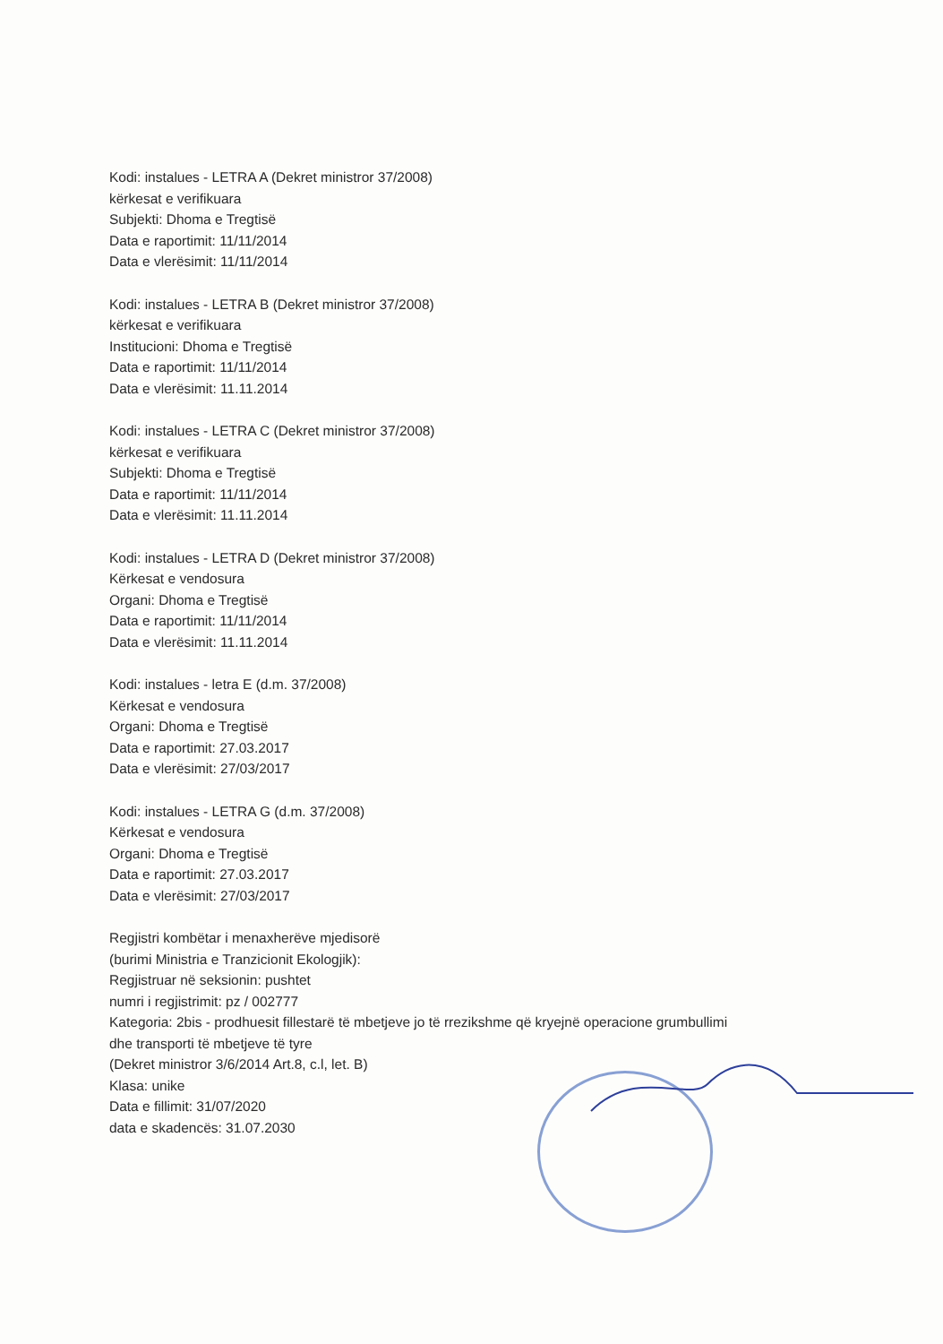Kodi: instalues - LETRA A (Dekret ministror 37/2008)
kërkesat e verifikuara
Subjekti: Dhoma e Tregtisë
Data e raportimit: 11/11/2014
Data e vlerësimit: 11/11/2014
Kodi: instalues - LETRA B (Dekret ministror 37/2008)
kërkesat e verifikuara
Institucioni: Dhoma e Tregtisë
Data e raportimit: 11/11/2014
Data e vlerësimit: 11.11.2014
Kodi: instalues - LETRA C (Dekret ministror 37/2008)
kërkesat e verifikuara
Subjekti: Dhoma e Tregtisë
Data e raportimit: 11/11/2014
Data e vlerësimit: 11.11.2014
Kodi: instalues - LETRA D (Dekret ministror 37/2008)
Kërkesat e vendosura
Organi: Dhoma e Tregtisë
Data e raportimit: 11/11/2014
Data e vlerësimit: 11.11.2014
Kodi: instalues - letra E (d.m. 37/2008)
Kërkesat e vendosura
Organi: Dhoma e Tregtisë
Data e raportimit: 27.03.2017
Data e vlerësimit: 27/03/2017
Kodi: instalues - LETRA G (d.m. 37/2008)
Kërkesat e vendosura
Organi: Dhoma e Tregtisë
Data e raportimit: 27.03.2017
Data e vlerësimit: 27/03/2017
Regjistri kombëtar i menaxherëve mjedisorë
(burimi Ministria e Tranzicionit Ekologjik):
Regjistruar në seksionin: pushtet
numri i regjistrimit: pz / 002777
Kategoria: 2bis - prodhuesit fillestarë të mbetjeve jo të rrezikshme që kryejnë operacione grumbullimi
dhe transporti të mbetjeve të tyre
(Dekret ministror 3/6/2014 Art.8, c.l, let. B)
Klasa: unike
Data e fillimit: 31/07/2020
data e skadencës: 31.07.2030